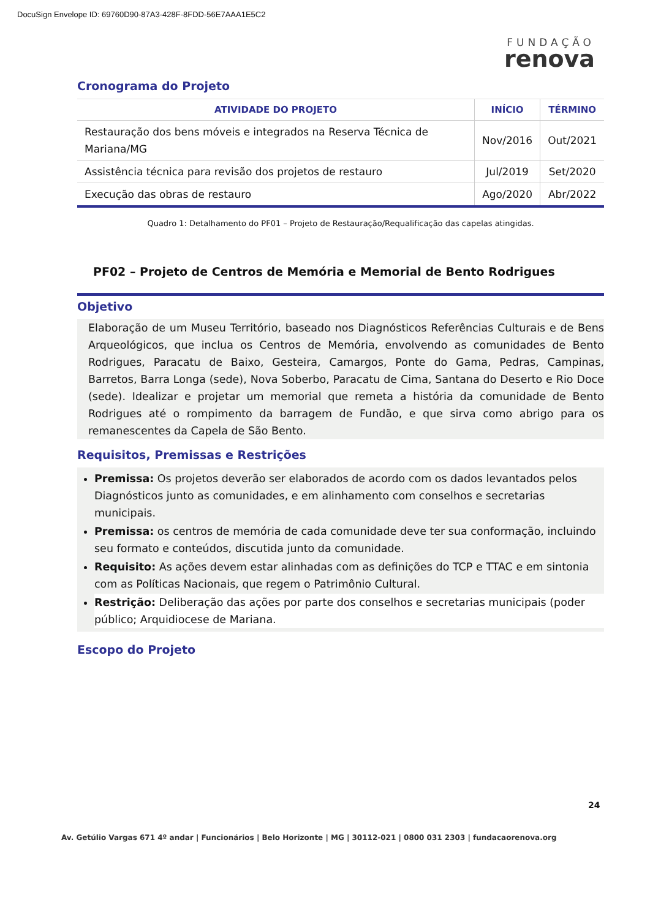DocuSign Envelope ID: 69760D90-87A3-428F-8FDD-56E7AAA1E5C2
FUNDAÇÃO
renova
Cronograma do Projeto
| ATIVIDADE DO PROJETO | INÍCIO | TÉRMINO |
| --- | --- | --- |
| Restauração dos bens móveis e integrados na Reserva Técnica de Mariana/MG | Nov/2016 | Out/2021 |
| Assistência técnica para revisão dos projetos de restauro | Jul/2019 | Set/2020 |
| Execução das obras de restauro | Ago/2020 | Abr/2022 |
Quadro 1: Detalhamento do PF01 – Projeto de Restauração/Requalificação das capelas atingidas.
PF02 – Projeto de Centros de Memória e Memorial de Bento Rodrigues
Objetivo
Elaboração de um Museu Território, baseado nos Diagnósticos Referências Culturais e de Bens Arqueológicos, que inclua os Centros de Memória, envolvendo as comunidades de Bento Rodrigues, Paracatu de Baixo, Gesteira, Camargos, Ponte do Gama, Pedras, Campinas, Barretos, Barra Longa (sede), Nova Soberbo, Paracatu de Cima, Santana do Deserto e Rio Doce (sede). Idealizar e projetar um memorial que remeta a história da comunidade de Bento Rodrigues até o rompimento da barragem de Fundão, e que sirva como abrigo para os remanescentes da Capela de São Bento.
Requisitos, Premissas e Restrições
Premissa: Os projetos deverão ser elaborados de acordo com os dados levantados pelos Diagnósticos junto as comunidades, e em alinhamento com conselhos e secretarias municipais.
Premissa: os centros de memória de cada comunidade deve ter sua conformação, incluindo seu formato e conteúdos, discutida junto da comunidade.
Requisito: As ações devem estar alinhadas com as definições do TCP e TTAC e em sintonia com as Políticas Nacionais, que regem o Patrimônio Cultural.
Restrição: Deliberação das ações por parte dos conselhos e secretarias municipais (poder público; Arquidiocese de Mariana.
Escopo do Projeto
24
Av. Getúlio Vargas 671 4º andar | Funcionários | Belo Horizonte | MG | 30112-021 | 0800 031 2303 | fundacaorenova.org